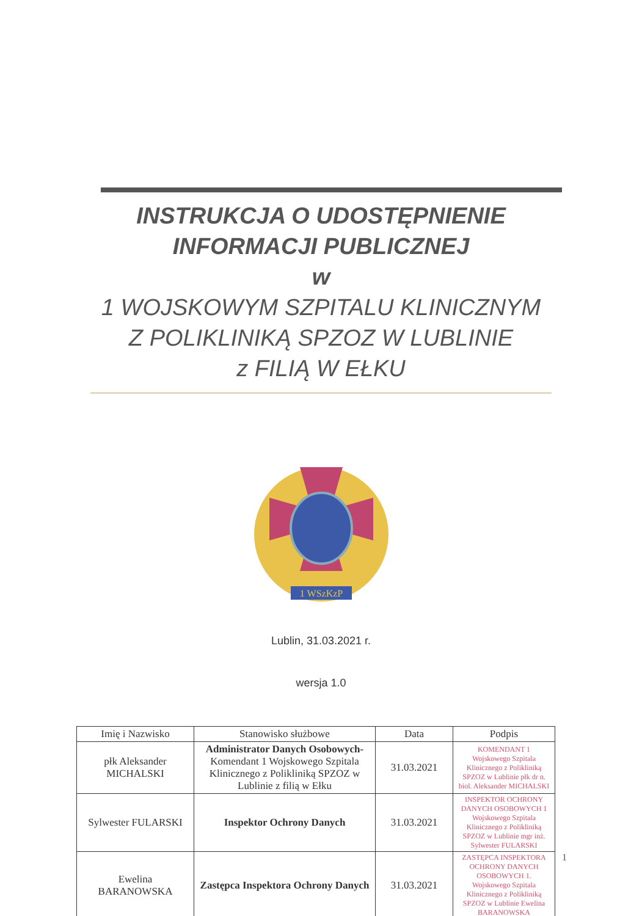INSTRUKCJA O UDOSTĘPNIENIE
INFORMACJI PUBLICZNEJ
w
1 WOJSKOWYM SZPITALU KLINICZNYM
Z POLIKLINIKĄ SPZOZ W LUBLINIE
z FILIĄ W EŁKU
1 WSzKzP
Lublin, 31.03.2021 r.
wersja 1.0
| Imię i Nazwisko | Stanowisko służbowe | Data | Podpis |
| --- | --- | --- | --- |
| płk Aleksander MICHALSKI | Administrator Danych Osobowych- Komendant 1 Wojskowego Szpitala Klinicznego z Polikliniką SPZOZ w Lublinie z filią w Ełku | 31.03.2021 | KOMENDANT 1 Wojskowego Szpitala Klinicznego z Polikliniką SPZOZ w Lublinie płk dr n. biol. Aleksander MICHALSKI |
| Sylwester FULARSKI | Inspektor Ochrony Danych | 31.03.2021 | INSPEKTOR OCHRONY DANYCH OSOBOWYCH 1 Wojskowego Szpitala Klinicznego z Polikliniką SPZOZ w Lublinie mgr inż. Sylwester FULARSKI |
| Ewelina BARANOWSKA | Zastępca Inspektora Ochrony Danych | 31.03.2021 | ZASTĘPCA INSPEKTORA OCHRONY DANYCH OSOBOWYCH 1. Wojskowego Szpitala Klinicznego z Polikliniką SPZOZ w Lublinie Ewelina BARANOWSKA |
1